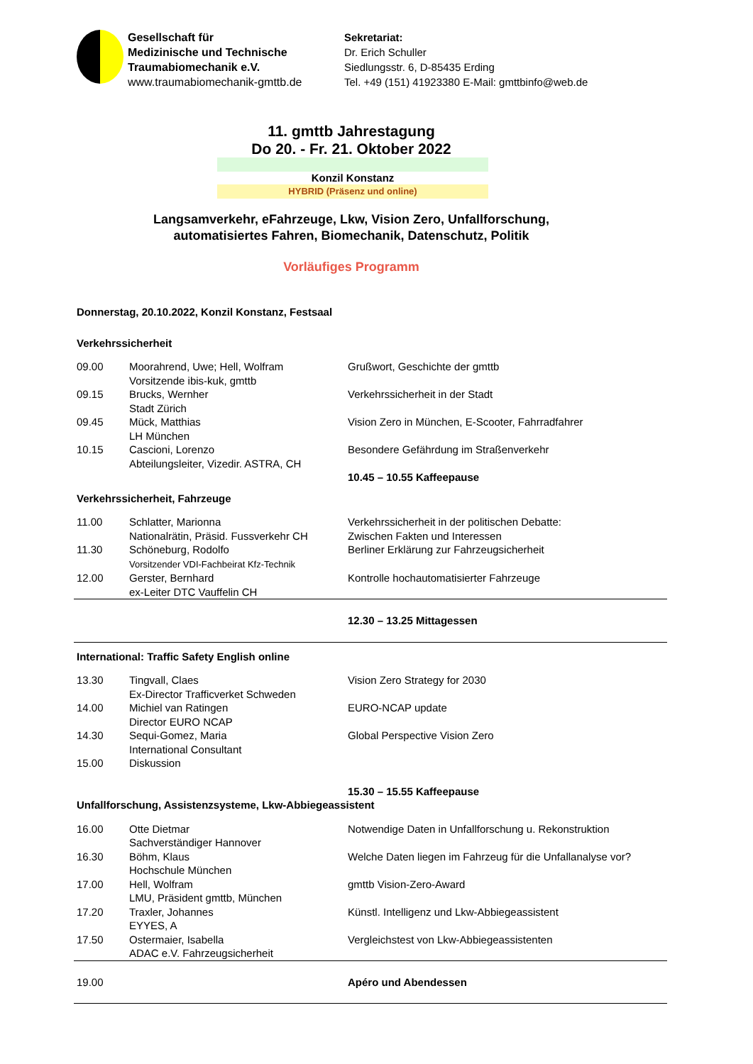Gesellschaft für
Medizinische und Technische
Traumabiomechanik e.V.
www.traumabiomechanik-gmttb.de
Sekretariat:
Dr. Erich Schuller
Siedlungsstr. 6, D-85435 Erding
Tel. +49 (151) 41923380 E-Mail: gmttbinfo@web.de
11. gmttb Jahrestagung
Do 20. - Fr. 21. Oktober 2022
Konzil Konstanz
HYBRID (Präsenz und online)
Langsamverkehr, eFahrzeuge, Lkw, Vision Zero, Unfallforschung,
automatisiertes Fahren, Biomechanik, Datenschutz, Politik
Vorläufiges Programm
| Donnerstag, 20.10.2022, Konzil Konstanz, Festsaal | | |
| Verkehrssicherheit | | |
| 09.00 | Moorahrend, Uwe; Hell, Wolfram Vorsitzende ibis-kuk, gmttb | Grußwort, Geschichte der gmttb |
| 09.15 | Brucks, Wernher Stadt Zürich | Verkehrssicherheit in der Stadt |
| 09.45 | Mück, Matthias LH München | Vision Zero in München, E-Scooter, Fahrradfahrer |
| 10.15 | Cascioni, Lorenzo Abteilungsleiter, Vizedir. ASTRA, CH | Besondere Gefährdung im Straßenverkehr 10.45 – 10.55 Kaffeepause |
| Verkehrssicherheit, Fahrzeuge | | |
| 11.00 | Schlatter, Marionna Nationalrätin, Präsid. Fussverkehr CH | Verkehrssicherheit in der politischen Debatte: Zwischen Fakten und Interessen |
| 11.30 | Schöneburg, Rodolfo Vorsitzender VDI-Fachbeirat Kfz-Technik | Berliner Erklärung zur Fahrzeugsicherheit |
| 12.00 | Gerster, Bernhard ex-Leiter DTC Vauffelin CH | Kontrolle hochautomatisierter Fahrzeuge |
| | | 12.30 – 13.25 Mittagessen |
| International: Traffic Safety English online | | |
| 13.30 | Tingvall, Claes Ex-Director Trafficverket Schweden | Vision Zero Strategy for 2030 |
| 14.00 | Michiel van Ratingen Director EURO NCAP | EURO-NCAP update |
| 14.30 | Sequi-Gomez, Maria International Consultant | Global Perspective Vision Zero |
| 15.00 | Diskussion | |
| | | 15.30 – 15.55 Kaffeepause |
| Unfallforschung, Assistenzsysteme, Lkw-Abbiegeassistent | | |
| 16.00 | Otte Dietmar Sachverständiger Hannover | Notwendige Daten in Unfallforschung u. Rekonstruktion |
| 16.30 | Böhm, Klaus Hochschule München | Welche Daten liegen im Fahrzeug für die Unfallanalyse vor? |
| 17.00 | Hell, Wolfram LMU, Präsident gmttb, München | gmttb Vision-Zero-Award |
| 17.20 | Traxler, Johannes EYYES, A | Künstl. Intelligenz und Lkw-Abbiegeassistent |
| 17.50 | Ostermaier, Isabella ADAC e.V. Fahrzeugsicherheit | Vergleichstest von Lkw-Abbiegeassistenten |
| 19.00 | | Apéro und Abendessen |